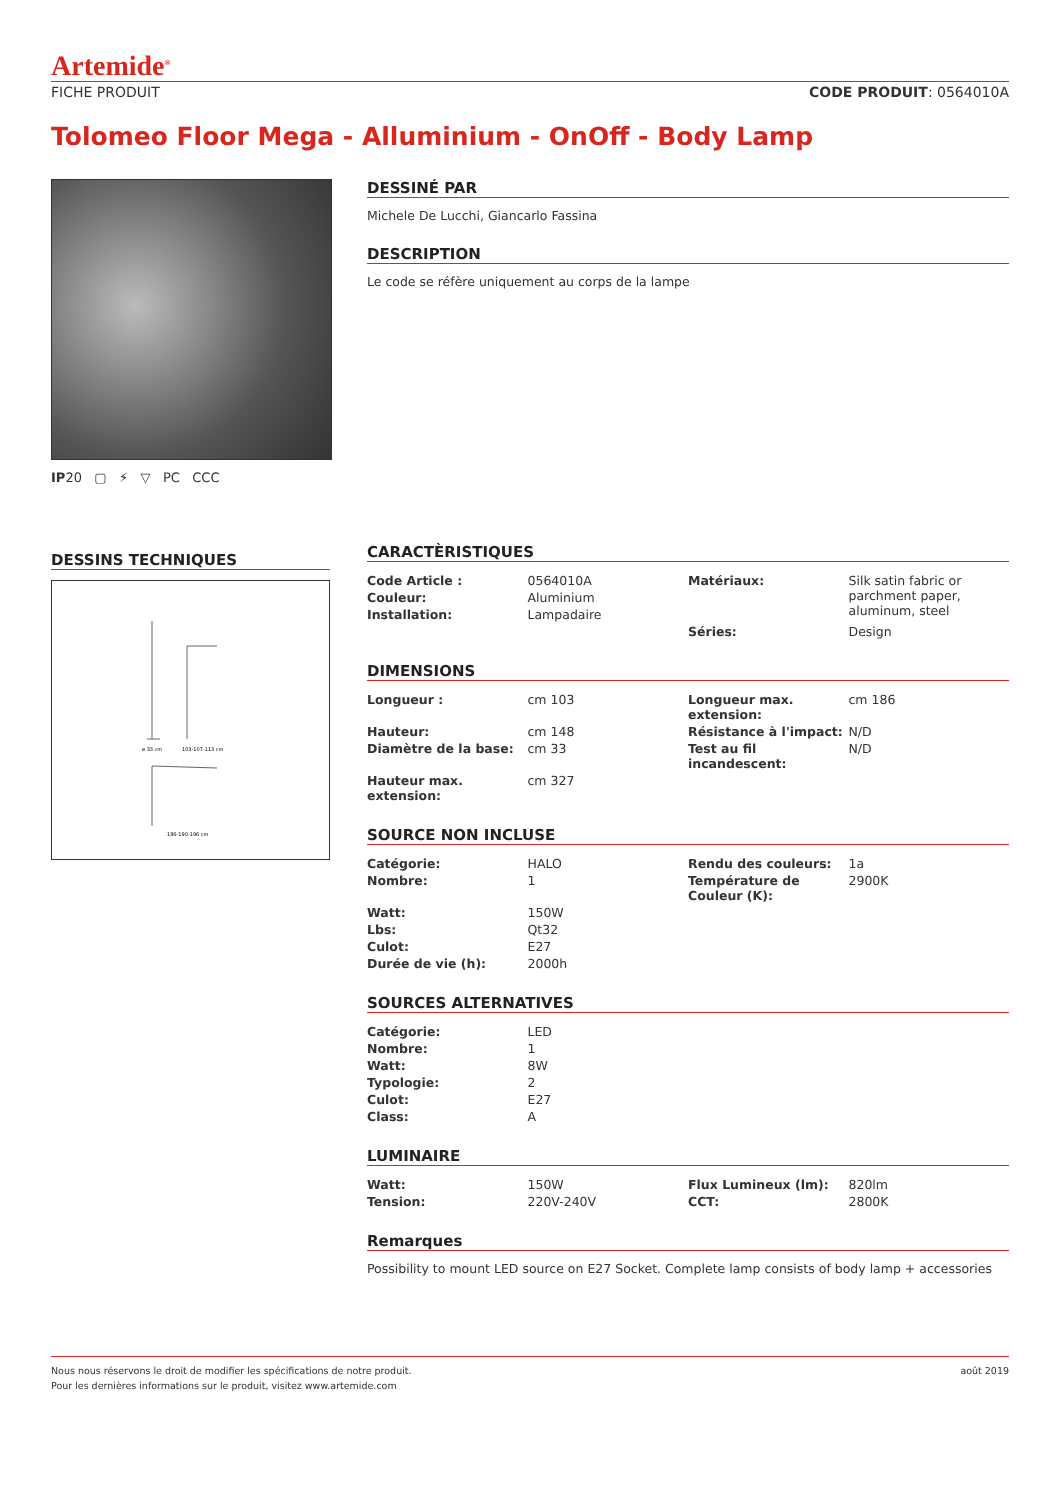Artemide<sup>®</sup>
FICHE PRODUIT CODE PRODUIT: 0564010A
Tolomeo Floor Mega - Alluminium - OnOff - Body Lamp
IP20 ▢ ⚡ ▽ PC CCC
DESSINS TECHNIQUES
ø 33 cm
103-107-113 cm
186-190-196 cm
DESSINÉ PAR
Michele De Lucchi, Giancarlo Fassina
DESCRIPTION
Le code se réfère uniquement au corps de la lampe
CARACTÈRISTIQUES
| Code Article : | 0564010A | Matériaux: | Silk satin fabric or parchment paper, aluminum, steel |
| Couleur: | Aluminium | | |
| Installation: | Lampadaire | | |
| | | Séries: | Design |
DIMENSIONS
| Longueur : | cm 103 | Longueur max. extension: | cm 186 |
| Hauteur: | cm 148 | Résistance à l'impact: | N/D |
| Diamètre de la base: | cm 33 | Test au fil incandescent: | N/D |
| Hauteur max. extension: | cm 327 | | |
SOURCE NON INCLUSE
| Catégorie: | HALO | Rendu des couleurs: | 1a |
| Nombre: | 1 | Température de Couleur (K): | 2900K |
| Watt: | 150W | | |
| Lbs: | Qt32 | | |
| Culot: | E27 | | |
| Durée de vie (h): | 2000h | | |
SOURCES ALTERNATIVES
| Catégorie: | LED | | |
| Nombre: | 1 | | |
| Watt: | 8W | | |
| Typologie: | 2 | | |
| Culot: | E27 | | |
| Class: | A | | |
LUMINAIRE
| Watt: | 150W | Flux Lumineux (lm): | 820lm |
| Tension: | 220V-240V | CCT: | 2800K |
Remarques
Possibility to mount LED source on E27 Socket. Complete lamp consists of body lamp + accessories
Nous nous réservons le droit de modifier les spécifications de notre produit.
Pour les dernières informations sur le produit, visitez www.artemide.com
août 2019